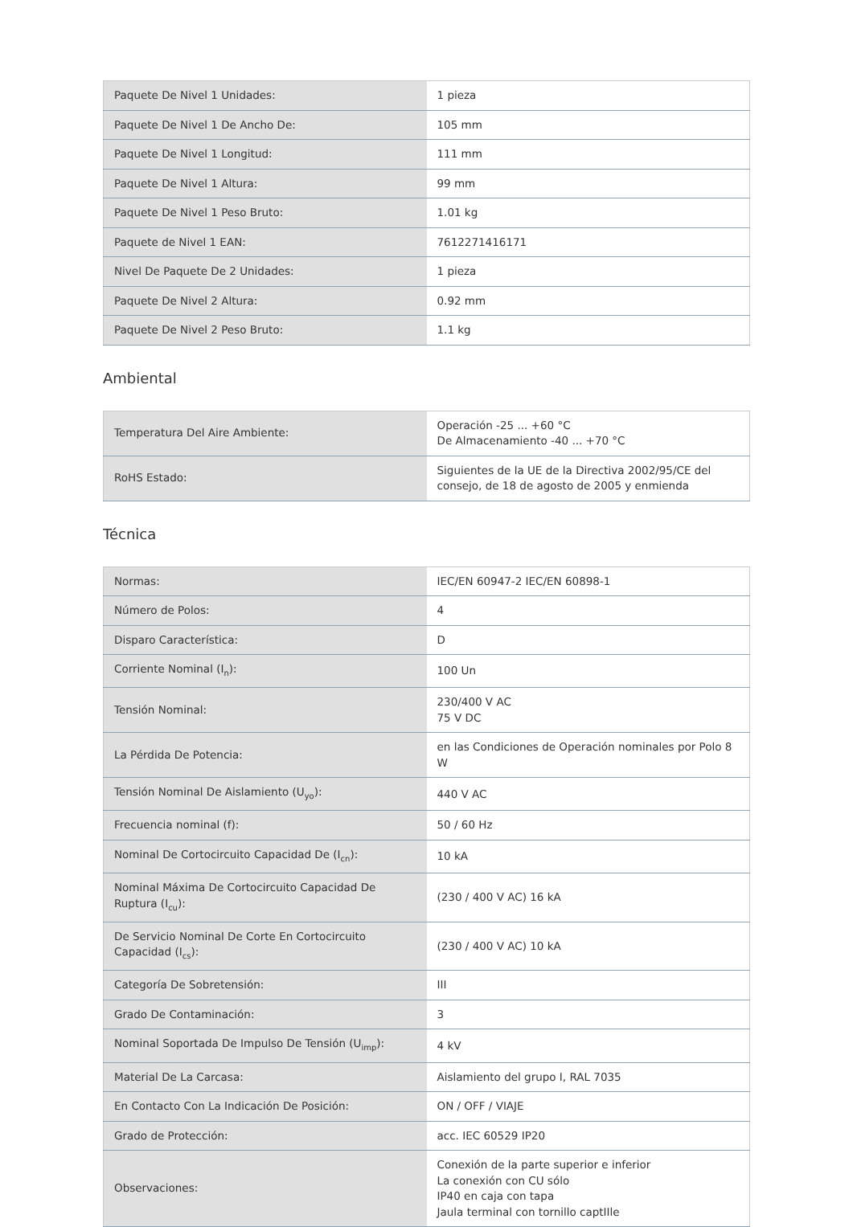| Paquete De Nivel 1 Unidades: | 1 pieza |
| Paquete De Nivel 1 De Ancho De: | 105 mm |
| Paquete De Nivel 1 Longitud: | 111 mm |
| Paquete De Nivel 1 Altura: | 99 mm |
| Paquete De Nivel 1 Peso Bruto: | 1.01 kg |
| Paquete de Nivel 1 EAN: | 7612271416171 |
| Nivel De Paquete De 2 Unidades: | 1 pieza |
| Paquete De Nivel 2 Altura: | 0.92 mm |
| Paquete De Nivel 2 Peso Bruto: | 1.1 kg |
Ambiental
| Temperatura Del Aire Ambiente: | Operación -25 ... +60 °C De Almacenamiento -40 ... +70 °C |
| RoHS Estado: | Siguientes de la UE de la Directiva 2002/95/CE del consejo, de 18 de agosto de 2005 y enmienda |
Técnica
| Normas: | IEC/EN 60947-2 IEC/EN 60898-1 |
| Número de Polos: | 4 |
| Disparo Característica: | D |
| Corriente Nominal (I<sub>n</sub>): | 100 Un |
| Tensión Nominal: | 230/400 V AC 75 V DC |
| La Pérdida De Potencia: | en las Condiciones de Operación nominales por Polo 8 W |
| Tensión Nominal De Aislamiento (U<sub>yo</sub>): | 440 V AC |
| Frecuencia nominal (f): | 50 / 60 Hz |
| Nominal De Cortocircuito Capacidad De (I<sub>cn</sub>): | 10 kA |
| Nominal Máxima De Cortocircuito Capacidad De Ruptura (I<sub>cu</sub>): | (230 / 400 V AC) 16 kA |
| De Servicio Nominal De Corte En Cortocircuito Capacidad (I<sub>cs</sub>): | (230 / 400 V AC) 10 kA |
| Categoría De Sobretensión: | III |
| Grado De Contaminación: | 3 |
| Nominal Soportada De Impulso De Tensión (U<sub>imp</sub>): | 4 kV |
| Material De La Carcasa: | Aislamiento del grupo I, RAL 7035 |
| En Contacto Con La Indicación De Posición: | ON / OFF / VIAJE |
| Grado de Protección: | acc. IEC 60529 IP20 |
| Observaciones: | Conexión de la parte superior e inferior La conexión con CU sólo IP40 en caja con tapa Jaula terminal con tornillo captIIle |